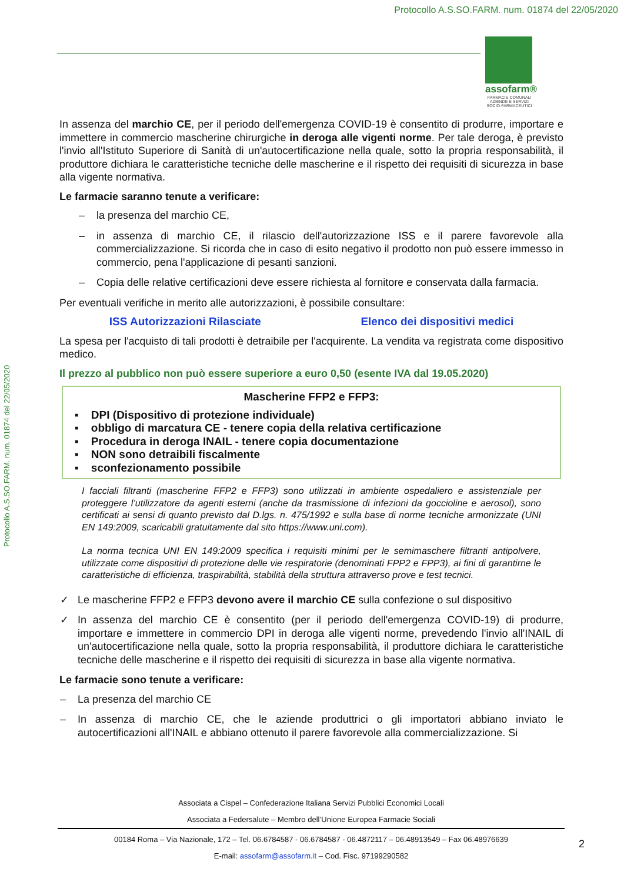Protocollo A.S.SO.FARM. num. 01874 del 22/05/2020
assofarm®
FARMACIE COMUNALI
AZIENDE E SERVIZI
SOCIO-FARMACEUTICI
In assenza del marchio CE, per il periodo dell'emergenza COVID-19 è consentito di produrre, importare e immettere in commercio mascherine chirurgiche in deroga alle vigenti norme. Per tale deroga, è previsto l'invio all'Istituto Superiore di Sanità di un'autocertificazione nella quale, sotto la propria responsabilità, il produttore dichiara le caratteristiche tecniche delle mascherine e il rispetto dei requisiti di sicurezza in base alla vigente normativa.
Le farmacie saranno tenute a verificare:
– la presenza del marchio CE,
– in assenza di marchio CE, il rilascio dell'autorizzazione ISS e il parere favorevole alla commercializzazione. Si ricorda che in caso di esito negativo il prodotto non può essere immesso in commercio, pena l'applicazione di pesanti sanzioni.
– Copia delle relative certificazioni deve essere richiesta al fornitore e conservata dalla farmacia.
Per eventuali verifiche in merito alle autorizzazioni, è possibile consultare:
ISS Autorizzazioni Rilasciate Elenco dei dispositivi medici
La spesa per l'acquisto di tali prodotti è detraibile per l'acquirente. La vendita va registrata come dispositivo medico.
Il prezzo al pubblico non può essere superiore a euro 0,50 (esente IVA dal 19.05.2020)
Mascherine FFP2 e FFP3:
▪ DPI (Dispositivo di protezione individuale)
▪ obbligo di marcatura CE - tenere copia della relativa certificazione
▪ Procedura in deroga INAIL - tenere copia documentazione
▪ NON sono detraibili fiscalmente
▪ sconfezionamento possibile
I facciali filtranti (mascherine FFP2 e FFP3) sono utilizzati in ambiente ospedaliero e assistenziale per proteggere l’utilizzatore da agenti esterni (anche da trasmissione di infezioni da goccioline e aerosol), sono certificati ai sensi di quanto previsto dal D.lgs. n. 475/1992 e sulla base di norme tecniche armonizzate (UNI EN 149:2009, scaricabili gratuitamente dal sito https://www.uni.com).
La norma tecnica UNI EN 149:2009 specifica i requisiti minimi per le semimaschere filtranti antipolvere, utilizzate come dispositivi di protezione delle vie respiratorie (denominati FPP2 e FPP3), ai fini di garantirne le caratteristiche di efficienza, traspirabilità, stabilità della struttura attraverso prove e test tecnici.
✓ Le mascherine FFP2 e FFP3 devono avere il marchio CE sulla confezione o sul dispositivo
✓ In assenza del marchio CE è consentito (per il periodo dell'emergenza COVID-19) di produrre, importare e immettere in commercio DPI in deroga alle vigenti norme, prevedendo l'invio all'INAIL di un'autocertificazione nella quale, sotto la propria responsabilità, il produttore dichiara le caratteristiche tecniche delle mascherine e il rispetto dei requisiti di sicurezza in base alla vigente normativa.
Le farmacie sono tenute a verificare:
– La presenza del marchio CE
– In assenza di marchio CE, che le aziende produttrici o gli importatori abbiano inviato le autocertificazioni all'INAIL e abbiano ottenuto il parere favorevole alla commercializzazione. Si
Associata a Cispel – Confederazione Italiana Servizi Pubblici Economici Locali
Associata a Federsalute – Membro dell’Unione Europea Farmacie Sociali
00184 Roma – Via Nazionale, 172 – Tel. 06.6784587 - 06.6784587 - 06.4872117 – 06.48913549 – Fax 06.48976639
E-mail: assofarm@assofarm.it – Cod. Fisc. 97199290582
2
Protocollo A.S.SO.FARM. num. 01874 del 22/05/2020